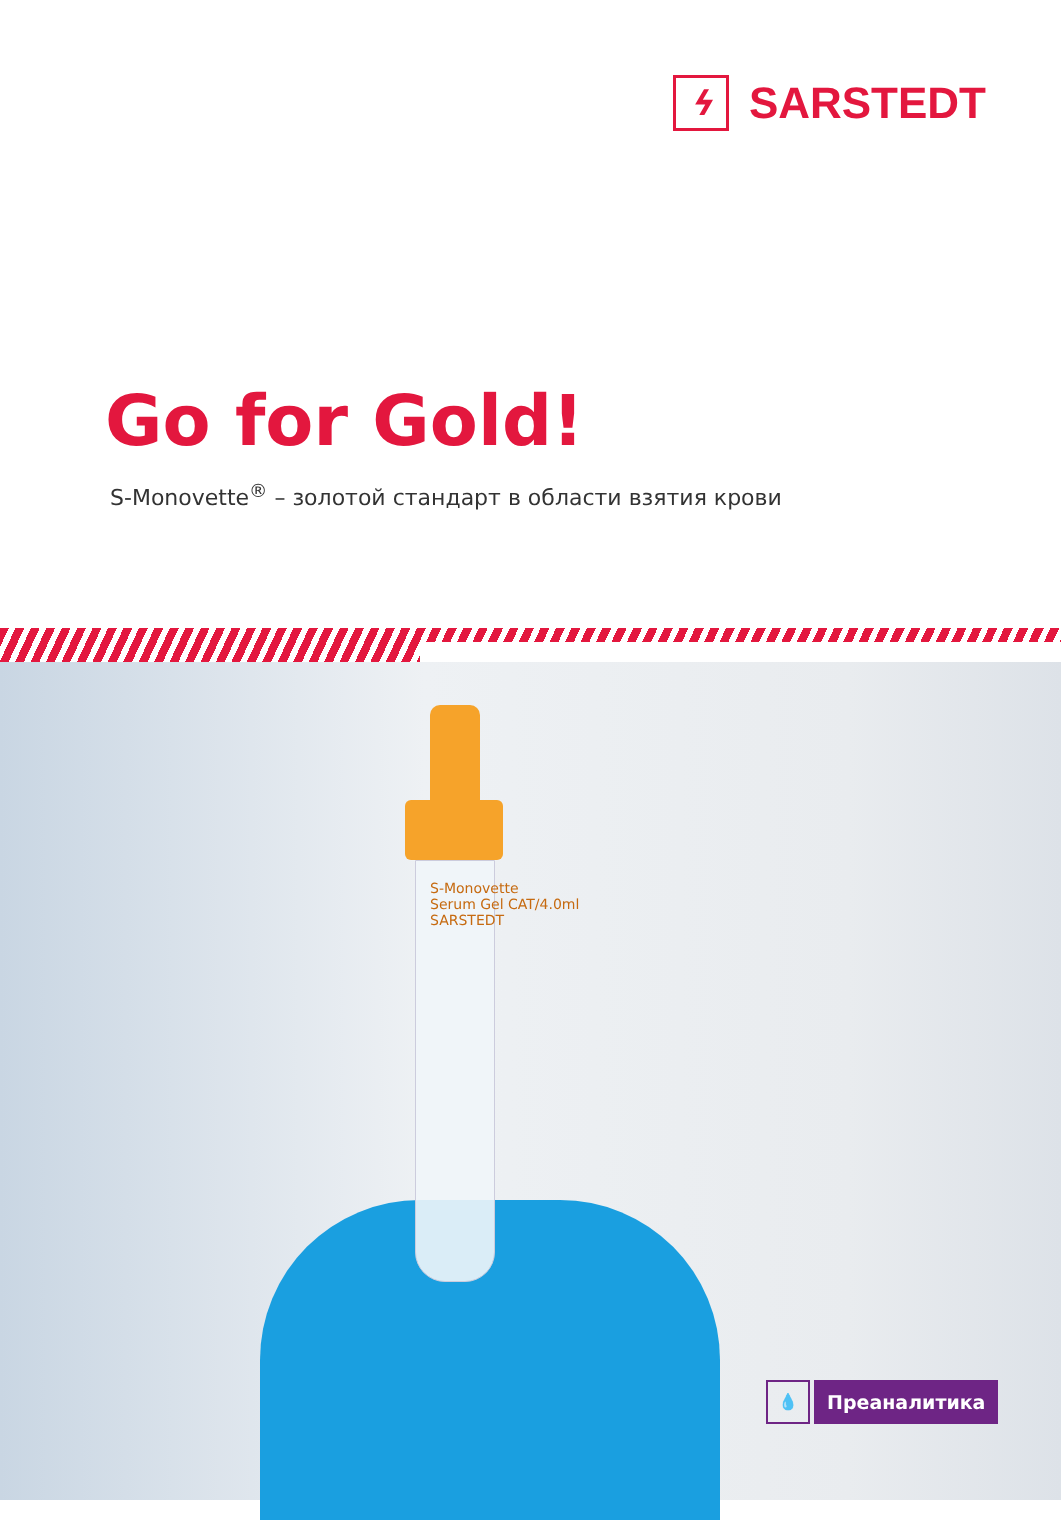ϟ
SARSTEDT
Go for Gold!
S-Monovette<sup>®</sup> – золотой стандарт в области взятия крови
S-Monovette
Serum Gel CAT/4.0ml
SARSTEDT
💧
Преаналитика